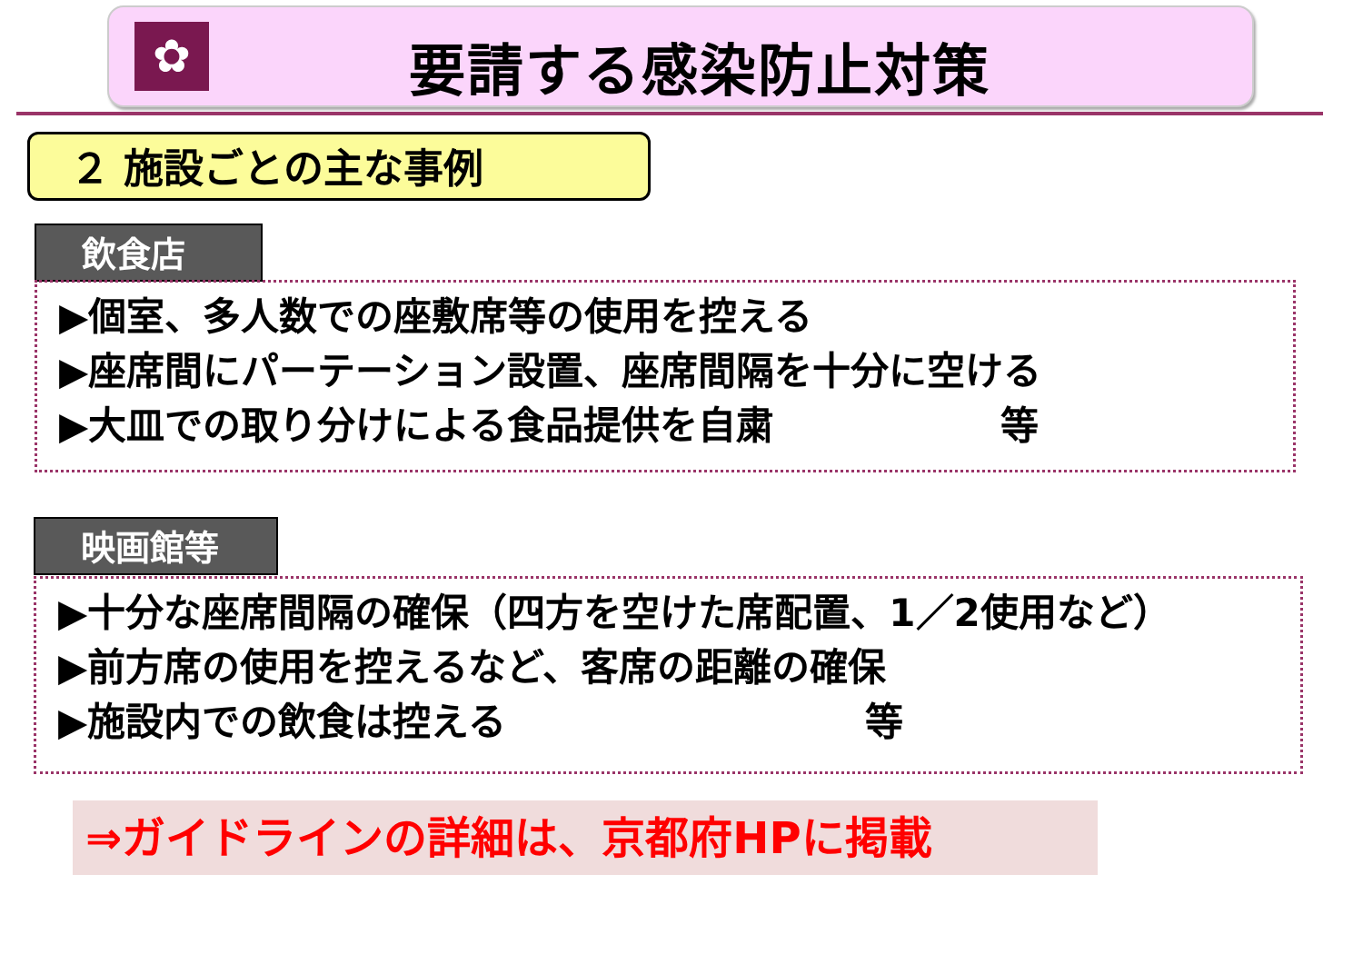✿ 要請する感染防止対策
２ 施設ごとの主な事例
飲食店
▶個室、多人数での座敷席等の使用を控える
▶座席間にパーテーション設置、座席間隔を十分に空ける
▶大皿での取り分けによる食品提供を自粛 等
映画館等
▶十分な座席間隔の確保（四方を空けた席配置、1／2使用など）
▶前方席の使用を控えるなど、客席の距離の確保
▶施設内での飲食は控える 等
⇒ガイドラインの詳細は、京都府HPに掲載